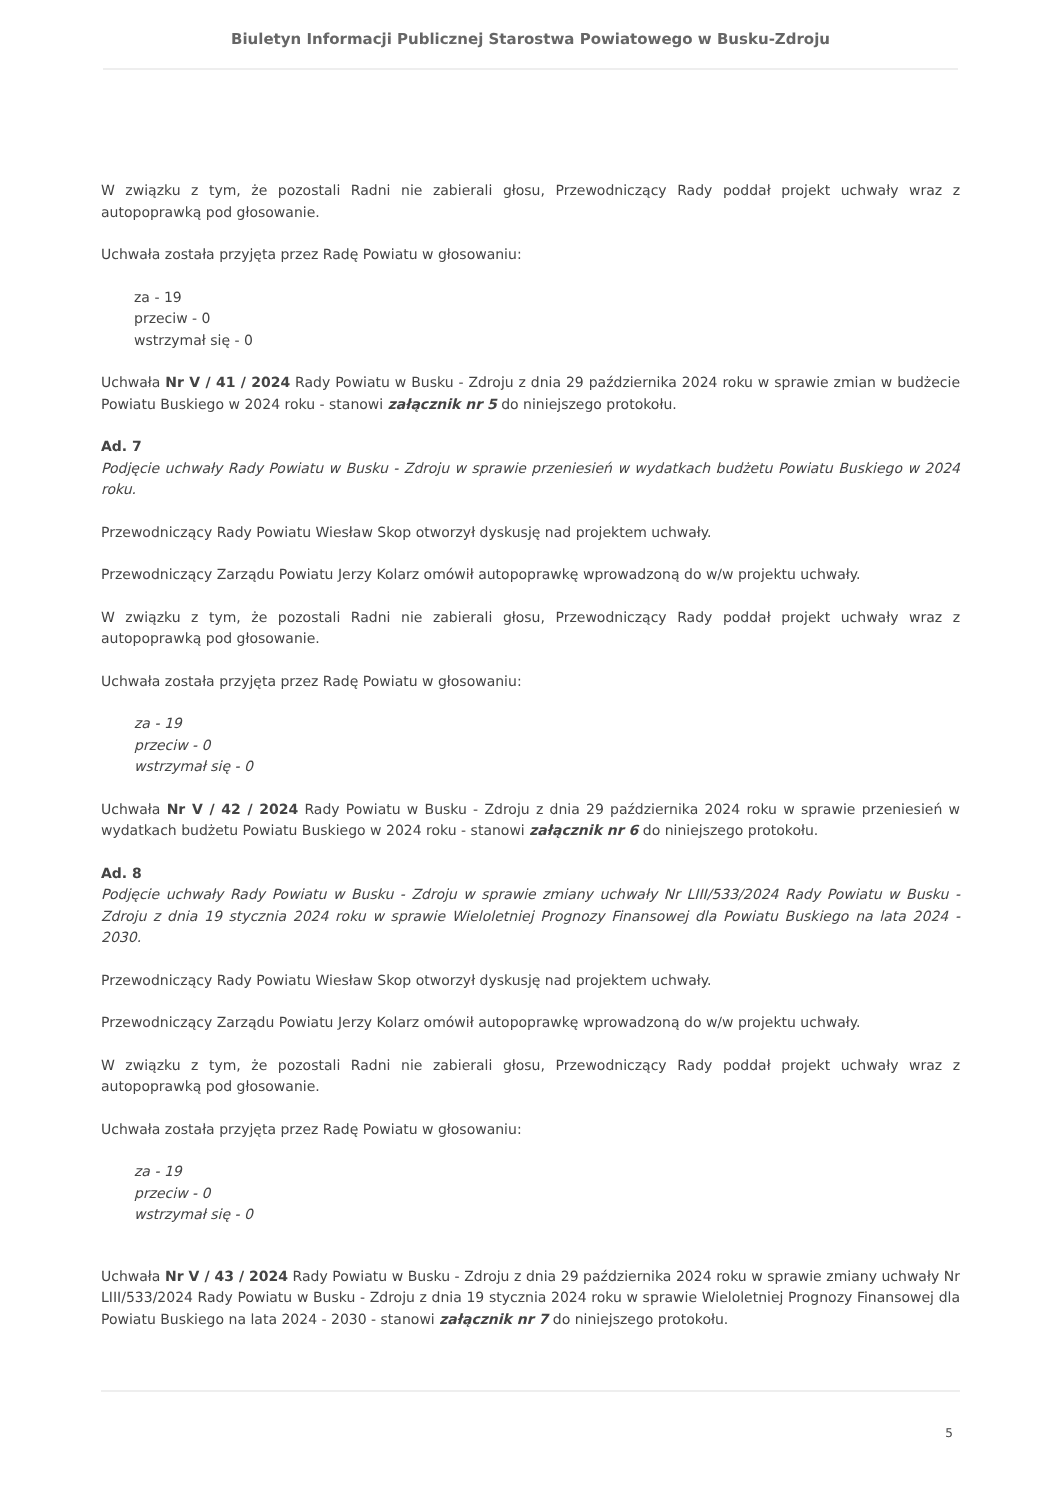Biuletyn Informacji Publicznej Starostwa Powiatowego w Busku-Zdroju
W związku z tym, że pozostali Radni nie zabierali głosu, Przewodniczący Rady poddał projekt uchwały wraz z autopoprawką pod głosowanie.
Uchwała została przyjęta przez Radę Powiatu w głosowaniu:
za - 19
przeciw - 0
wstrzymał się - 0
Uchwała Nr V / 41 / 2024 Rady Powiatu w Busku - Zdroju z dnia 29 października 2024 roku w sprawie zmian w budżecie Powiatu Buskiego w 2024 roku - stanowi załącznik nr 5 do niniejszego protokołu.
Ad. 7
Podjęcie uchwały Rady Powiatu w Busku - Zdroju w sprawie przeniesień w wydatkach budżetu Powiatu Buskiego w 2024 roku.
Przewodniczący Rady Powiatu Wiesław Skop otworzył dyskusję nad projektem uchwały.
Przewodniczący Zarządu Powiatu Jerzy Kolarz omówił autopoprawkę wprowadzoną do w/w projektu uchwały.
W związku z tym, że pozostali Radni nie zabierali głosu, Przewodniczący Rady poddał projekt uchwały wraz z autopoprawką pod głosowanie.
Uchwała została przyjęta przez Radę Powiatu w głosowaniu:
za - 19
przeciw - 0
wstrzymał się - 0
Uchwała Nr V / 42 / 2024 Rady Powiatu w Busku - Zdroju z dnia 29 października 2024 roku w sprawie przeniesień w wydatkach budżetu Powiatu Buskiego w 2024 roku - stanowi załącznik nr 6 do niniejszego protokołu.
Ad. 8
Podjęcie uchwały Rady Powiatu w Busku - Zdroju w sprawie zmiany uchwały Nr LIII/533/2024 Rady Powiatu w Busku - Zdroju z dnia 19 stycznia 2024 roku w sprawie Wieloletniej Prognozy Finansowej dla Powiatu Buskiego na lata 2024 - 2030.
Przewodniczący Rady Powiatu Wiesław Skop otworzył dyskusję nad projektem uchwały.
Przewodniczący Zarządu Powiatu Jerzy Kolarz omówił autopoprawkę wprowadzoną do w/w projektu uchwały.
W związku z tym, że pozostali Radni nie zabierali głosu, Przewodniczący Rady poddał projekt uchwały wraz z autopoprawką pod głosowanie.
Uchwała została przyjęta przez Radę Powiatu w głosowaniu:
za - 19
przeciw - 0
wstrzymał się - 0
Uchwała Nr V / 43 / 2024 Rady Powiatu w Busku - Zdroju z dnia 29 października 2024 roku w sprawie zmiany uchwały Nr LIII/533/2024 Rady Powiatu w Busku - Zdroju z dnia 19 stycznia 2024 roku w sprawie Wieloletniej Prognozy Finansowej dla Powiatu Buskiego na lata 2024 - 2030 - stanowi załącznik nr 7 do niniejszego protokołu.
5